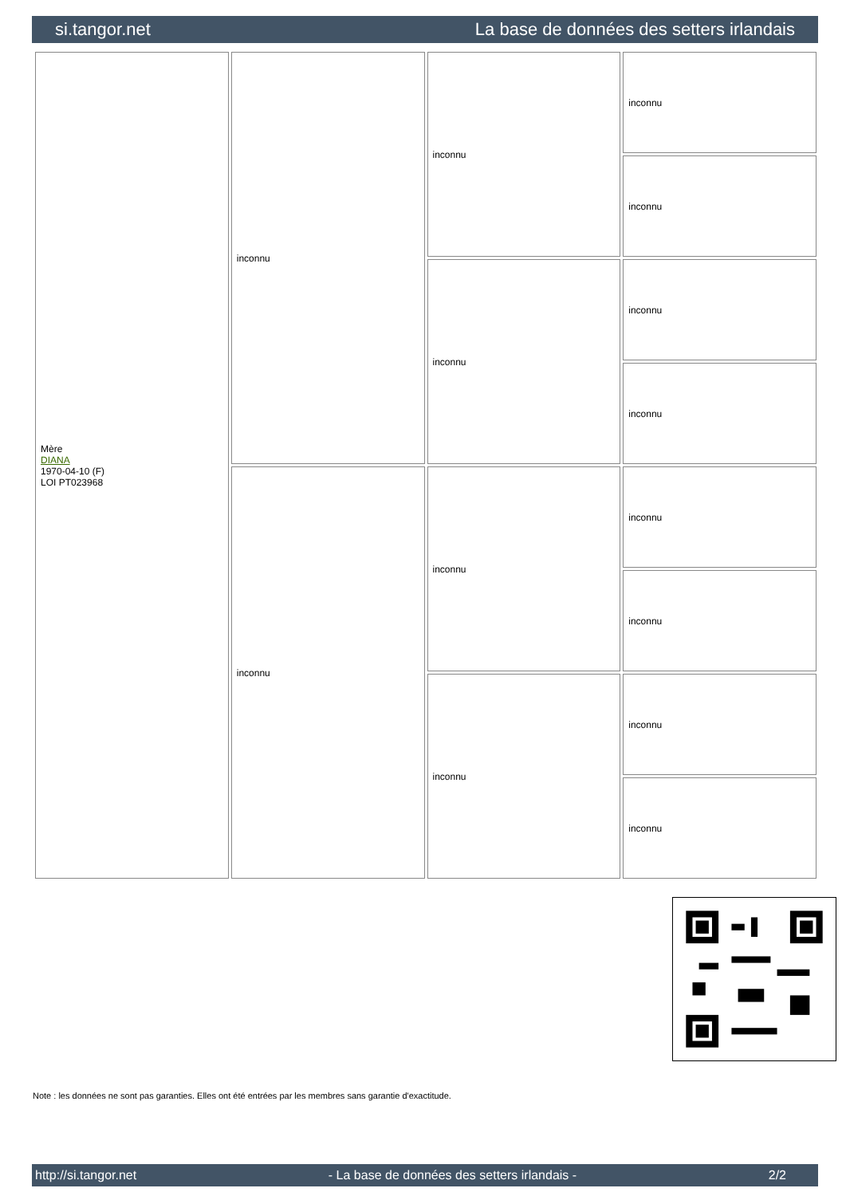si.tangor.net La base de données des setters irlandais
| Mère DIANA 1970-04-10 (F) LOI PT023968 | inconnu | inconnu | inconnu |
| | | | inconnu |
| | | inconnu | inconnu |
| | | | inconnu |
| | inconnu | inconnu | inconnu |
| | | | inconnu |
| | | inconnu | inconnu |
| | | | inconnu |
Note : les données ne sont pas garanties. Elles ont été entrées par les membres sans garantie d'exactitude.
http://si.tangor.net - La base de données des setters irlandais - 2/2